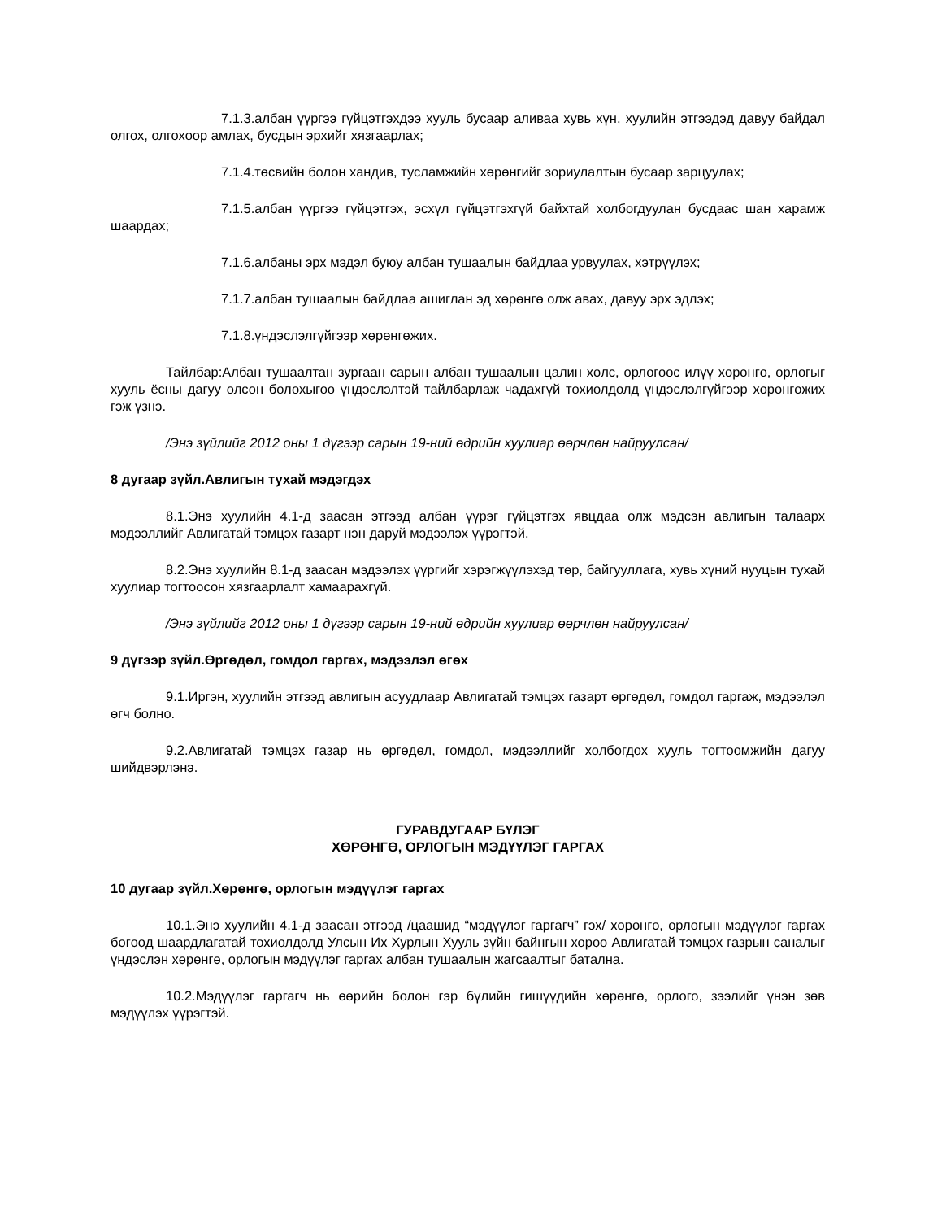7.1.3.албан үүргээ гүйцэтгэхдээ хууль бусаар аливаа хувь хүн, хуулийн этгээдэд давуу байдал олгох, олгохоор амлах, бусдын эрхийг хязгаарлах;
7.1.4.төсвийн болон хандив, тусламжийн хөрөнгийг зориулалтын бусаар зарцуулах;
7.1.5.албан үүргээ гүйцэтгэх, эсхүл гүйцэтгэхгүй байхтай холбогдуулан бусдаас шан харамж шаардах;
7.1.6.албаны эрх мэдэл буюу албан тушаалын байдлаа урвуулах, хэтрүүлэх;
7.1.7.албан тушаалын байдлаа ашиглан эд хөрөнгө олж авах, давуу эрх эдлэх;
7.1.8.үндэслэлгүйгээр хөрөнгөжих.
Тайлбар:Албан тушаалтан зургаан сарын албан тушаалын цалин хөлс, орлогоос илүү хөрөнгө, орлогыг хууль ёсны дагуу олсон болохыгоо үндэслэлтэй тайлбарлаж чадахгүй тохиолдолд үндэслэлгүйгээр хөрөнгөжих гэж үзнэ.
/Энэ зүйлийг 2012 оны 1 дүгээр сарын 19-ний өдрийн хуулиар өөрчлөн найруулсан/
8 дугаар зүйл.Авлигын тухай мэдэгдэх
8.1.Энэ хуулийн 4.1-д заасан этгээд албан үүрэг гүйцэтгэх явцдаа олж мэдсэн авлигын талаарх мэдээллийг Авлигатай тэмцэх газарт нэн даруй мэдээлэх үүрэгтэй.
8.2.Энэ хуулийн 8.1-д заасан мэдээлэх үүргийг хэрэгжүүлэхэд төр, байгууллага, хувь хүний нууцын тухай хуулиар тогтоосон хязгаарлалт хамаарахгүй.
/Энэ зүйлийг 2012 оны 1 дүгээр сарын 19-ний өдрийн хуулиар өөрчлөн найруулсан/
9 дүгээр зүйл.Өргөдөл, гомдол гаргах, мэдээлэл өгөх
9.1.Иргэн, хуулийн этгээд авлигын асуудлаар Авлигатай тэмцэх газарт өргөдөл, гомдол гаргаж, мэдээлэл өгч болно.
9.2.Авлигатай тэмцэх газар нь өргөдөл, гомдол, мэдээллийг холбогдох хууль тогтоомжийн дагуу шийдвэрлэнэ.
ГУРАВДУГААР БҮЛЭГ
ХӨРӨНГӨ, ОРЛОГЫН МЭДҮҮЛЭГ ГАРГАХ
10 дугаар зүйл.Хөрөнгө, орлогын мэдүүлэг гаргах
10.1.Энэ хуулийн 4.1-д заасан этгээд /цаашид “мэдүүлэг гаргагч” гэх/ хөрөнгө, орлогын мэдүүлэг гаргах бөгөөд шаардлагатай тохиолдолд Улсын Их Хурлын Хууль зүйн байнгын хороо Авлигатай тэмцэх газрын саналыг үндэслэн хөрөнгө, орлогын мэдүүлэг гаргах албан тушаалын жагсаалтыг батална.
10.2.Мэдүүлэг гаргагч нь өөрийн болон гэр бүлийн гишүүдийн хөрөнгө, орлого, зээлийг үнэн зөв мэдүүлэх үүрэгтэй.